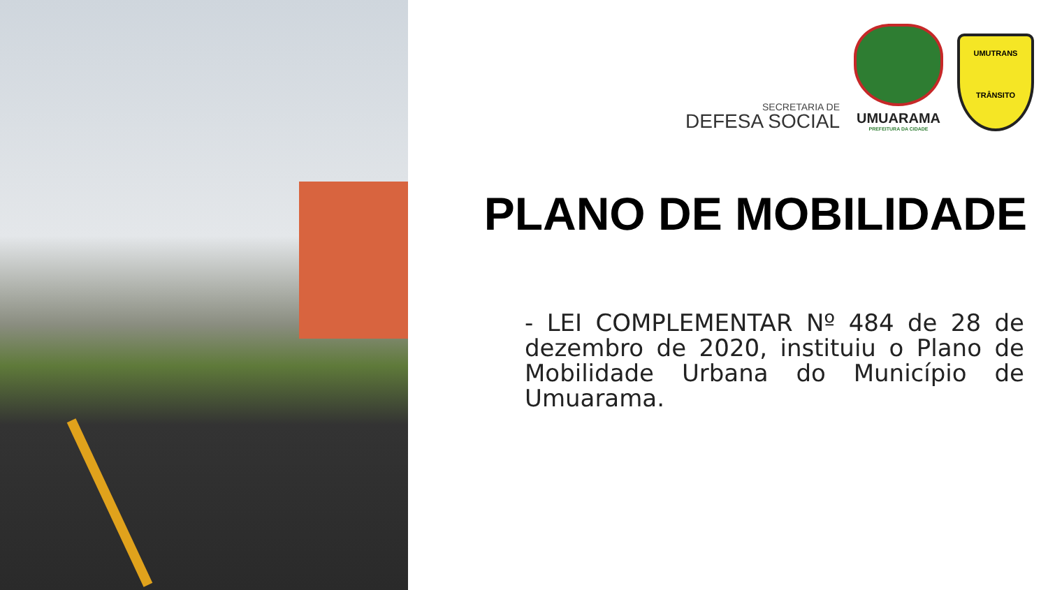SECRETARIA DE
DEFESA SOCIAL
UMUARAMA
PREFEITURA DA CIDADE
UMUTRANS
TRÂNSITO
PLANO DE MOBILIDADE
- LEI COMPLEMENTAR Nº 484 de 28 de dezembro de 2020, instituiu o Plano de Mobilidade Urbana do Município de Umuarama.